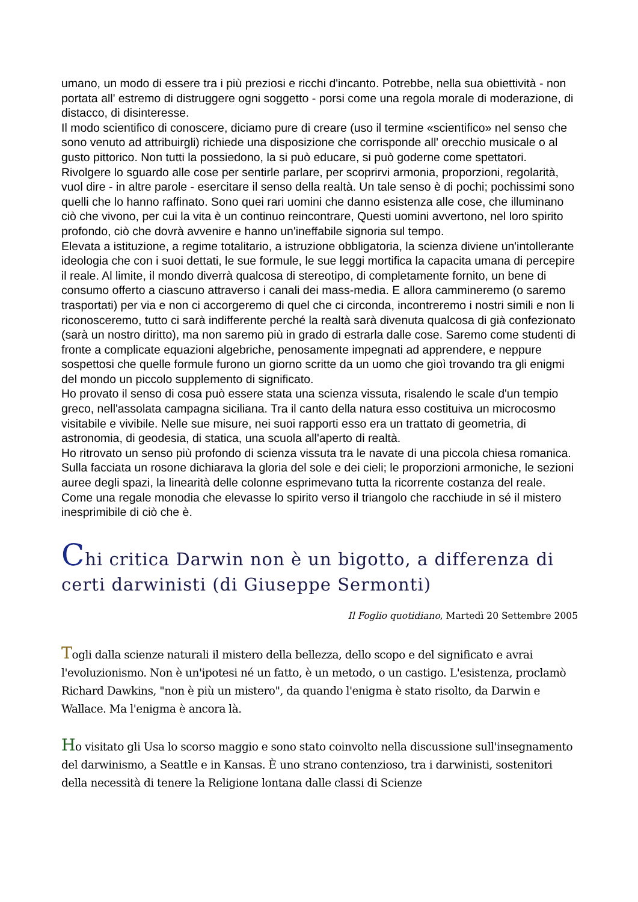umano, un modo di essere tra i più preziosi e ricchi d'incanto. Potrebbe, nella sua obiettività - non portata all' estremo di distruggere ogni soggetto - porsi come una regola morale di moderazione, di distacco, di disinteresse.
Il modo scientifico di conoscere, diciamo pure di creare (uso il termine «scientifico» nel senso che sono venuto ad attribuirgli) richiede una disposizione che corrisponde all' orecchio musicale o al gusto pittorico. Non tutti la possiedono, la si può educare, si può goderne come spettatori.
Rivolgere lo sguardo alle cose per sentirle parlare, per scoprirvi armonia, proporzioni, regolarità, vuol dire - in altre parole - esercitare il senso della realtà. Un tale senso è di pochi; pochissimi sono quelli che lo hanno raffinato. Sono quei rari uomini che danno esistenza alle cose, che illuminano ciò che vivono, per cui la vita è un continuo reincontrare, Questi uomini avvertono, nel loro spirito profondo, ciò che dovrà avvenire e hanno un'ineffabile signoria sul tempo.
Elevata a istituzione, a regime totalitario, a istruzione obbligatoria, la scienza diviene un'intollerante ideologia che con i suoi dettati, le sue formule, le sue leggi mortifica la capacita umana di percepire il reale. Al limite, il mondo diverrà qualcosa di stereotipo, di completamente fornito, un bene di consumo offerto a ciascuno attraverso i canali dei mass-media. E allora cammineremo (o saremo trasportati) per via e non ci accorgeremo di quel che ci circonda, incontreremo i nostri simili e non li riconosceremo, tutto ci sarà indifferente perché la realtà sarà divenuta qualcosa di già confezionato (sarà un nostro diritto), ma non saremo più in grado di estrarla dalle cose. Saremo come studenti di fronte a complicate equazioni algebriche, penosamente impegnati ad apprendere, e neppure sospettosi che quelle formule furono un giorno scritte da un uomo che gioì trovando tra gli enigmi del mondo un piccolo supplemento di significato.
Ho provato il senso di cosa può essere stata una scienza vissuta, risalendo le scale d'un tempio greco, nell'assolata campagna siciliana. Tra il canto della natura esso costituiva un microcosmo visitabile e vivibile. Nelle sue misure, nei suoi rapporti esso era un trattato di geometria, di astronomia, di geodesia, di statica, una scuola all'aperto di realtà.
Ho ritrovato un senso più profondo di scienza vissuta tra le navate di una piccola chiesa romanica. Sulla facciata un rosone dichiarava la gloria del sole e dei cieli; le proporzioni armoniche, le sezioni auree degli spazi, la linearità delle colonne esprimevano tutta la ricorrente costanza del reale. Come una regale monodia che elevasse lo spirito verso il triangolo che racchiude in sé il mistero inesprimibile di ciò che è.
Chi critica Darwin non è un bigotto, a differenza di certi darwinisti (di Giuseppe Sermonti)
Il Foglio quotidiano, Martedì 20 Settembre 2005
Togli dalla scienze naturali il mistero della bellezza, dello scopo e del significato e avrai l'evoluzionismo. Non è un'ipotesi né un fatto, è un metodo, o un castigo. L'esistenza, proclamò Richard Dawkins, "non è più un mistero", da quando l'enigma è stato risolto, da Darwin e Wallace. Ma l'enigma è ancora là.
Ho visitato gli Usa lo scorso maggio e sono stato coinvolto nella discussione sull'insegnamento del darwinismo, a Seattle e in Kansas. È uno strano contenzioso, tra i darwinisti, sostenitori della necessità di tenere la Religione lontana dalle classi di Scienze